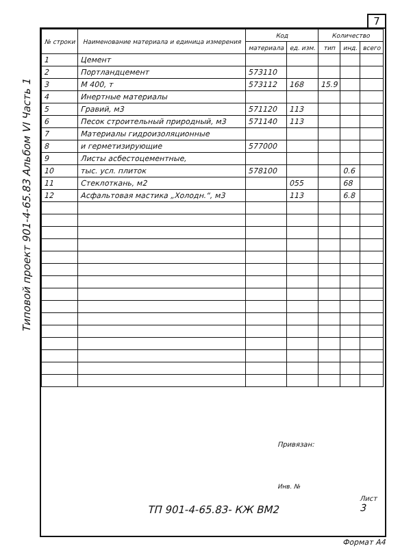7
Типовой проект 901-4-65.83 Альбом VI Часть 1
| № строки | Наименование материала и единица измерения | Код | | Количество | | |
| --- | --- | --- | --- | --- | --- | --- |
| | | материала | ед. изм. | тип | инд. | всего |
| 1 | Цемент | | | | | |
| 2 | Портландцемент | 573110 | | | | |
| 3 | М 400, т | 573112 | 168 | 15.9 | | |
| 4 | Инертные материалы | | | | | |
| 5 | Гравий, м3 | 571120 | 113 | | | |
| 6 | Песок строительный природный, м3 | 571140 | 113 | | | |
| 7 | Материалы гидроизоляционные | | | | | |
| 8 | и герметизирующие | 577000 | | | | |
| 9 | Листы асбестоцементные, | | | | | |
| 10 | тыс. усл. плиток | 578100 | | | 0.6 | |
| 11 | Стеклоткань, м2 | | 055 | | 68 | |
| 12 | Асфальтовая мастика „Холодн.“, м3 | | 113 | | 6.8 | |
Привязан:
Инв. №
Лист
3
ТП 901-4-65.83- КЖ ВМ2
Формат А4